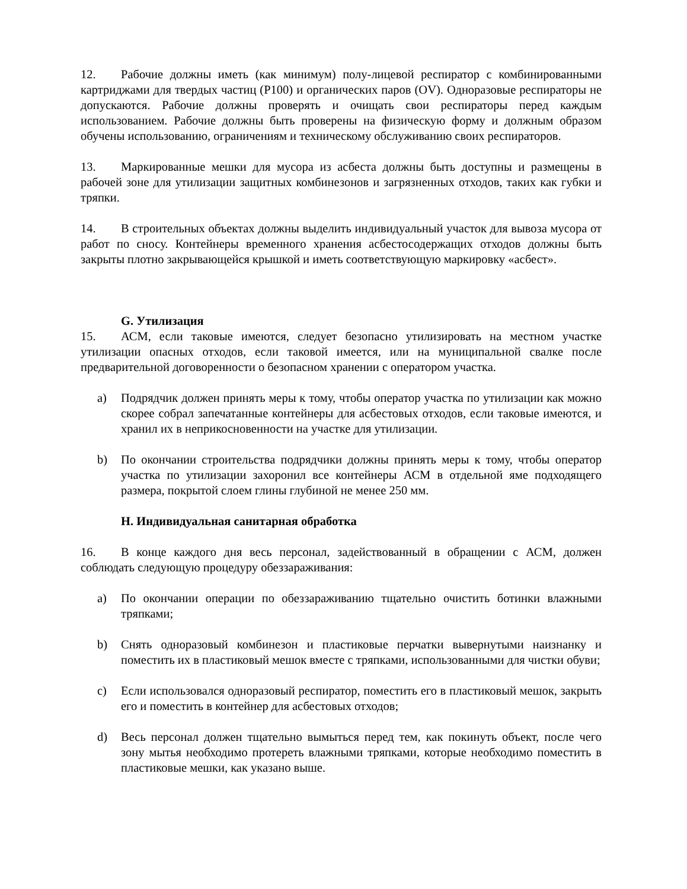12. Рабочие должны иметь (как минимум) полу-лицевой респиратор с комбинированными картриджами для твердых частиц (P100) и органических паров (OV). Одноразовые респираторы не допускаются. Рабочие должны проверять и очищать свои респираторы перед каждым использованием. Рабочие должны быть проверены на физическую форму и должным образом обучены использованию, ограничениям и техническому обслуживанию своих респираторов.
13. Маркированные мешки для мусора из асбеста должны быть доступны и размещены в рабочей зоне для утилизации защитных комбинезонов и загрязненных отходов, таких как губки и тряпки.
14. В строительных объектах должны выделить индивидуальный участок для вывоза мусора от работ по сносу. Контейнеры временного хранения асбестосодержащих отходов должны быть закрыты плотно закрывающейся крышкой и иметь соответствующую маркировку «асбест».
G. Утилизация
15. АСМ, если таковые имеются, следует безопасно утилизировать на местном участке утилизации опасных отходов, если таковой имеется, или на муниципальной свалке после предварительной договоренности о безопасном хранении с оператором участка.
a) Подрядчик должен принять меры к тому, чтобы оператор участка по утилизации как можно скорее собрал запечатанные контейнеры для асбестовых отходов, если таковые имеются, и хранил их в неприкосновенности на участке для утилизации.
b) По окончании строительства подрядчики должны принять меры к тому, чтобы оператор участка по утилизации захоронил все контейнеры АСМ в отдельной яме подходящего размера, покрытой слоем глины глубиной не менее 250 мм.
H. Индивидуальная санитарная обработка
16. В конце каждого дня весь персонал, задействованный в обращении с АСМ, должен соблюдать следующую процедуру обеззараживания:
a) По окончании операции по обеззараживанию тщательно очистить ботинки влажными тряпками;
b) Снять одноразовый комбинезон и пластиковые перчатки вывернутыми наизнанку и поместить их в пластиковый мешок вместе с тряпками, использованными для чистки обуви;
c) Если использовался одноразовый респиратор, поместить его в пластиковый мешок, закрыть его и поместить в контейнер для асбестовых отходов;
d) Весь персонал должен тщательно вымыться перед тем, как покинуть объект, после чего зону мытья необходимо протереть влажными тряпками, которые необходимо поместить в пластиковые мешки, как указано выше.